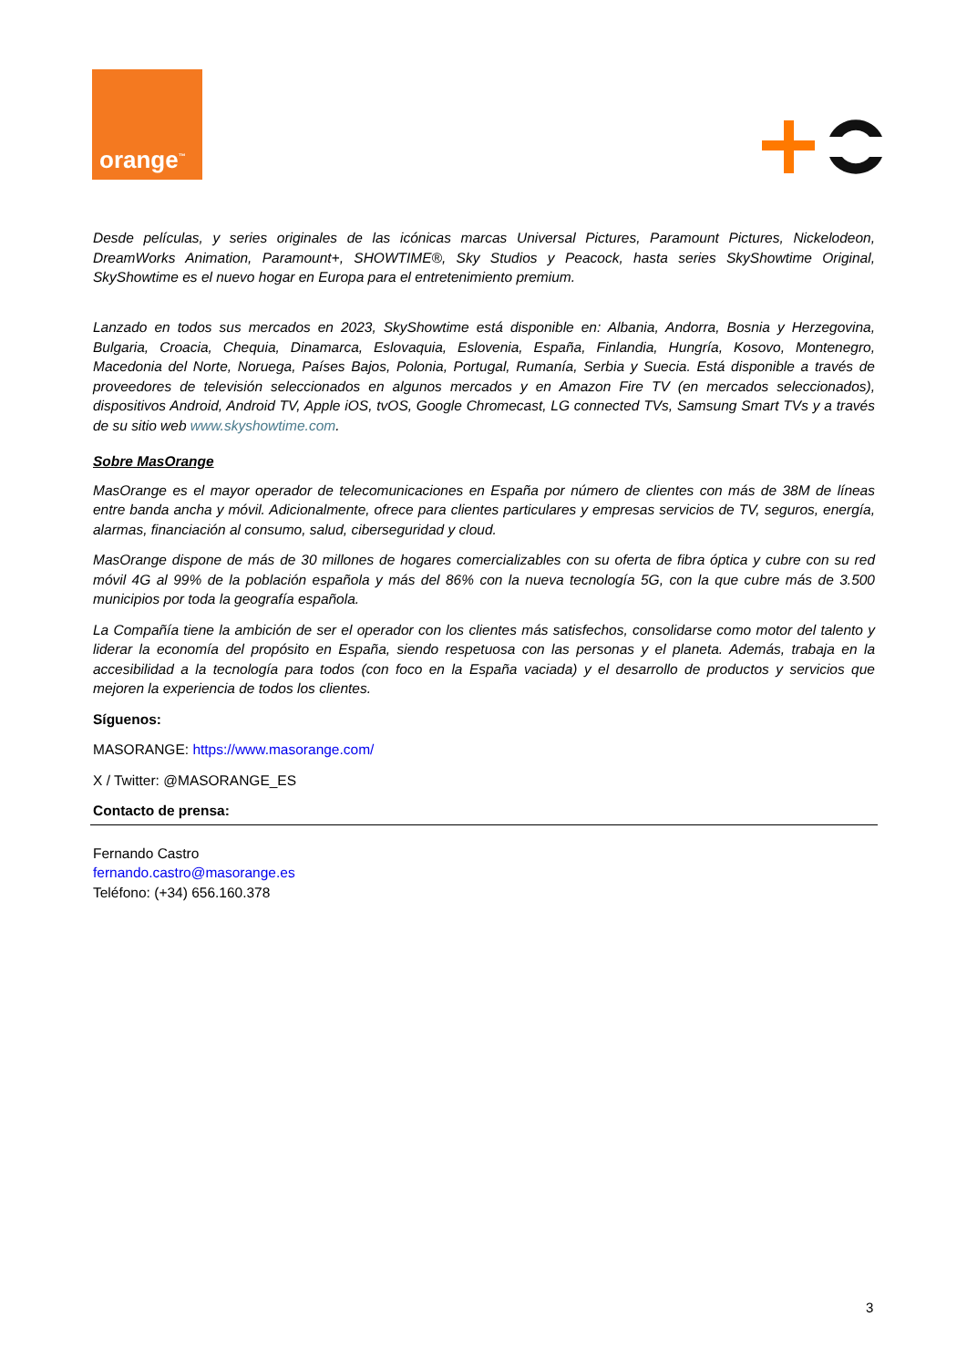orange<sup>™</sup>
Desde películas, y series originales de las icónicas marcas Universal Pictures, Paramount Pictures, Nickelodeon, DreamWorks Animation, Paramount+, SHOWTIME®, Sky Studios y Peacock, hasta series SkyShowtime Original, SkyShowtime es el nuevo hogar en Europa para el entretenimiento premium.
Lanzado en todos sus mercados en 2023, SkyShowtime está disponible en: Albania, Andorra, Bosnia y Herzegovina, Bulgaria, Croacia, Chequia, Dinamarca, Eslovaquia, Eslovenia, España, Finlandia, Hungría, Kosovo, Montenegro, Macedonia del Norte, Noruega, Países Bajos, Polonia, Portugal, Rumanía, Serbia y Suecia. Está disponible a través de proveedores de televisión seleccionados en algunos mercados y en Amazon Fire TV (en mercados seleccionados), dispositivos Android, Android TV, Apple iOS, tvOS, Google Chromecast, LG connected TVs, Samsung Smart TVs y a través de su sitio web www.skyshowtime.com.
Sobre MasOrange
MasOrange es el mayor operador de telecomunicaciones en España por número de clientes con más de 38M de líneas entre banda ancha y móvil. Adicionalmente, ofrece para clientes particulares y empresas servicios de TV, seguros, energía, alarmas, financiación al consumo, salud, ciberseguridad y cloud.
MasOrange dispone de más de 30 millones de hogares comercializables con su oferta de fibra óptica y cubre con su red móvil 4G al 99% de la población española y más del 86% con la nueva tecnología 5G, con la que cubre más de 3.500 municipios por toda la geografía española.
La Compañía tiene la ambición de ser el operador con los clientes más satisfechos, consolidarse como motor del talento y liderar la economía del propósito en España, siendo respetuosa con las personas y el planeta. Además, trabaja en la accesibilidad a la tecnología para todos (con foco en la España vaciada) y el desarrollo de productos y servicios que mejoren la experiencia de todos los clientes.
Síguenos:
MASORANGE: https://www.masorange.com/
X / Twitter: @MASORANGE_ES
Contacto de prensa:
Fernando Castro
fernando.castro@masorange.es
Teléfono: (+34) 656.160.378
3